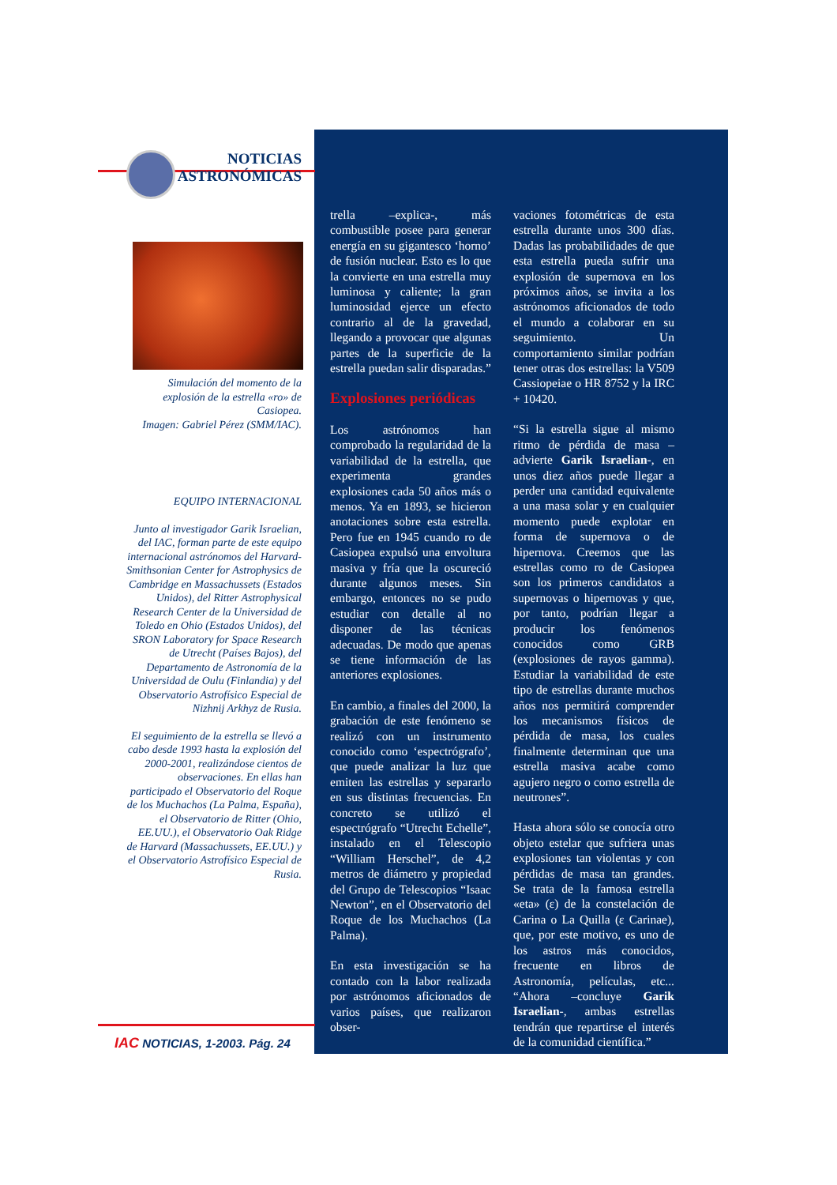NOTICIAS
ASTRONÓMICAS
Simulación del momento de la explosión de la estrella «ro» de Casiopea.
Imagen: Gabriel Pérez (SMM/IAC).
EQUIPO INTERNACIONAL
Junto al investigador Garik Israelian, del IAC, forman parte de este equipo internacional astrónomos del Harvard-Smithsonian Center for Astrophysics de Cambridge en Massachussets (Estados Unidos), del Ritter Astrophysical Research Center de la Universidad de Toledo en Ohio (Estados Unidos), del SRON Laboratory for Space Research de Utrecht (Países Bajos), del Departamento de Astronomía de la Universidad de Oulu (Finlandia) y del Observatorio Astrofísico Especial de Nizhnij Arkhyz de Rusia.
El seguimiento de la estrella se llevó a cabo desde 1993 hasta la explosión del 2000-2001, realizándose cientos de observaciones. En ellas han participado el Observatorio del Roque de los Muchachos (La Palma, España), el Observatorio de Ritter (Ohio, EE.UU.), el Observatorio Oak Ridge de Harvard (Massachussets, EE.UU.) y el Observatorio Astrofísico Especial de Rusia.
trella –explica-, más combustible posee para generar energía en su gigantesco ‘horno’ de fusión nuclear. Esto es lo que la convierte en una estrella muy luminosa y caliente; la gran luminosidad ejerce un efecto contrario al de la gravedad, llegando a provocar que algunas partes de la superficie de la estrella puedan salir disparadas.”
Explosiones periódicas
Los astrónomos han comprobado la regularidad de la variabilidad de la estrella, que experimenta grandes explosiones cada 50 años más o menos. Ya en 1893, se hicieron anotaciones sobre esta estrella. Pero fue en 1945 cuando ro de Casiopea expulsó una envoltura masiva y fría que la oscureció durante algunos meses. Sin embargo, entonces no se pudo estudiar con detalle al no disponer de las técnicas adecuadas. De modo que apenas se tiene información de las anteriores explosiones.
En cambio, a finales del 2000, la grabación de este fenómeno se realizó con un instrumento conocido como ‘espectrógrafo’, que puede analizar la luz que emiten las estrellas y separarlo en sus distintas frecuencias. En concreto se utilizó el espectrógrafo “Utrecht Echelle”, instalado en el Telescopio “William Herschel”, de 4,2 metros de diámetro y propiedad del Grupo de Telescopios “Isaac Newton”, en el Observatorio del Roque de los Muchachos (La Palma).
En esta investigación se ha contado con la labor realizada por astrónomos aficionados de varios países, que realizaron obser-
vaciones fotométricas de esta estrella durante unos 300 días. Dadas las probabilidades de que esta estrella pueda sufrir una explosión de supernova en los próximos años, se invita a los astrónomos aficionados de todo el mundo a colaborar en su seguimiento. Un comportamiento similar podrían tener otras dos estrellas: la V509 Cassiopeiae o HR 8752 y la IRC + 10420.
“Si la estrella sigue al mismo ritmo de pérdida de masa –advierte Garik Israelian-, en unos diez años puede llegar a perder una cantidad equivalente a una masa solar y en cualquier momento puede explotar en forma de supernova o de hipernova. Creemos que las estrellas como ro de Casiopea son los primeros candidatos a supernovas o hipernovas y que, por tanto, podrían llegar a producir los fenómenos conocidos como GRB (explosiones de rayos gamma). Estudiar la variabilidad de este tipo de estrellas durante muchos años nos permitirá comprender los mecanismos físicos de pérdida de masa, los cuales finalmente determinan que una estrella masiva acabe como agujero negro o como estrella de neutrones”.
Hasta ahora sólo se conocía otro objeto estelar que sufriera unas explosiones tan violentas y con pérdidas de masa tan grandes. Se trata de la famosa estrella «eta» (ε) de la constelación de Carina o La Quilla (ε Carinae), que, por este motivo, es uno de los astros más conocidos, frecuente en libros de Astronomía, películas, etc... “Ahora –concluye Garik Israelian-, ambas estrellas tendrán que repartirse el interés de la comunidad científica.”
IAC NOTICIAS, 1-2003. Pág. 24